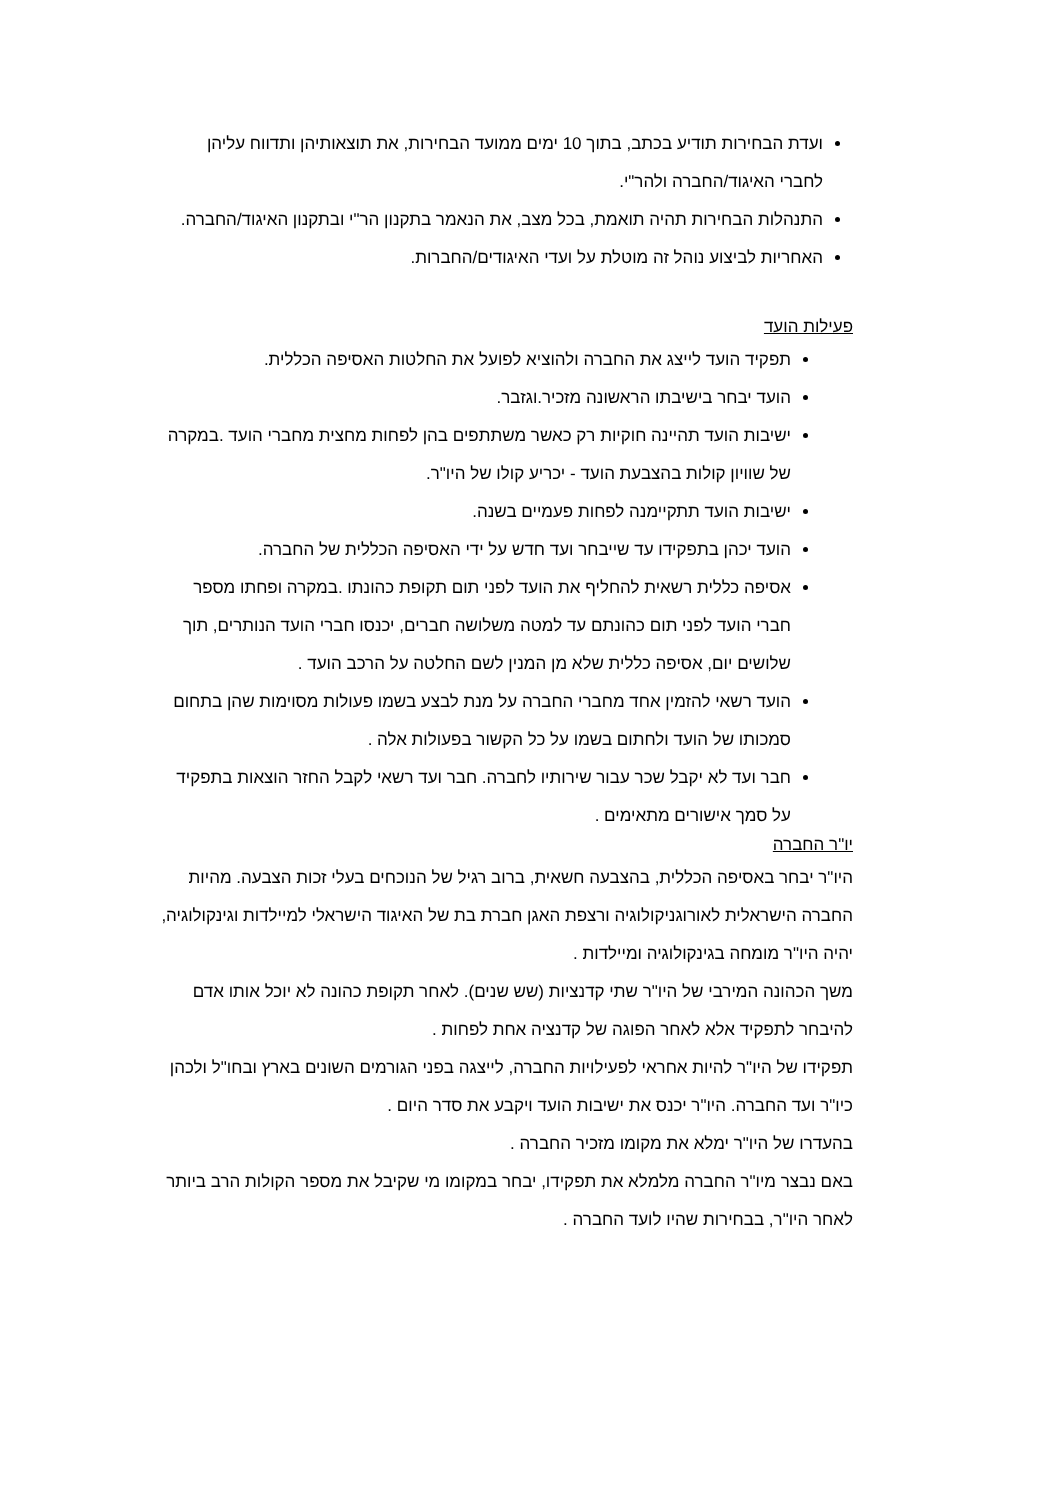ועדת הבחירות תודיע בכתב, בתוך 10 ימים ממועד הבחירות, את תוצאותיהן ותדווח עליהן לחברי האיגוד/החברה ולהר"י.
התנהלות הבחירות תהיה תואמת, בכל מצב, את הנאמר בתקנון הר"י ובתקנון האיגוד/החברה.
האחריות לביצוע נוהל זה מוטלת על ועדי האיגודים/החברות.
פעילות הועד
תפקיד הועד לייצג את החברה ולהוציא לפועל את החלטות האסיפה הכללית.
הועד יבחר בישיבתו הראשונה מזכיר.וגזבר.
ישיבות הועד תהיינה חוקיות רק כאשר משתתפים בהן לפחות מחצית מחברי הועד .במקרה של שוויון קולות בהצבעת הועד - יכריע קולו של היו"ר.
ישיבות הועד תתקיימנה לפחות פעמיים בשנה.
הועד יכהן בתפקידו עד שייבחר ועד חדש על ידי האסיפה הכללית של החברה.
אסיפה כללית רשאית להחליף את הועד לפני תום תקופת כהונתו .במקרה ופחתו מספר חברי הועד לפני תום כהונתם עד למטה משלושה חברים, יכנסו חברי הועד הנותרים, תוך שלושים יום, אסיפה כללית שלא מן המנין לשם החלטה על הרכב הועד .
הועד רשאי להזמין אחד מחברי החברה על מנת לבצע בשמו פעולות מסוימות שהן בתחום סמכותו של הועד ולחתום בשמו על כל הקשור בפעולות אלה .
חבר ועד לא יקבל שכר עבור שירותיו לחברה. חבר ועד רשאי לקבל החזר הוצאות בתפקיד על סמך אישורים מתאימים .
יו"ר החברה
היו"ר יבחר באסיפה הכללית, בהצבעה חשאית, ברוב רגיל של הנוכחים בעלי זכות הצבעה. מהיות החברה הישראלית לאורוגניקולוגיה ורצפת האגן חברת בת של האיגוד הישראלי למיילדות וגינקולוגיה, יהיה היו"ר מומחה בגינקולוגיה ומיילדות .
משך הכהונה המירבי של היו"ר שתי קדנציות (שש שנים). לאחר תקופת כהונה לא יוכל אותו אדם להיבחר לתפקיד אלא לאחר הפוגה של קדנציה אחת לפחות .
תפקידו של היו"ר להיות אחראי לפעילויות החברה, לייצגה בפני הגורמים השונים בארץ ובחו"ל ולכהן כיו"ר ועד החברה. היו"ר יכנס את ישיבות הועד ויקבע את סדר היום .
בהעדרו של היו"ר ימלא את מקומו מזכיר החברה .
באם נבצר מיו"ר החברה מלמלא את תפקידו, יבחר במקומו מי שקיבל את מספר הקולות הרב ביותר לאחר היו"ר, בבחירות שהיו לועד החברה .